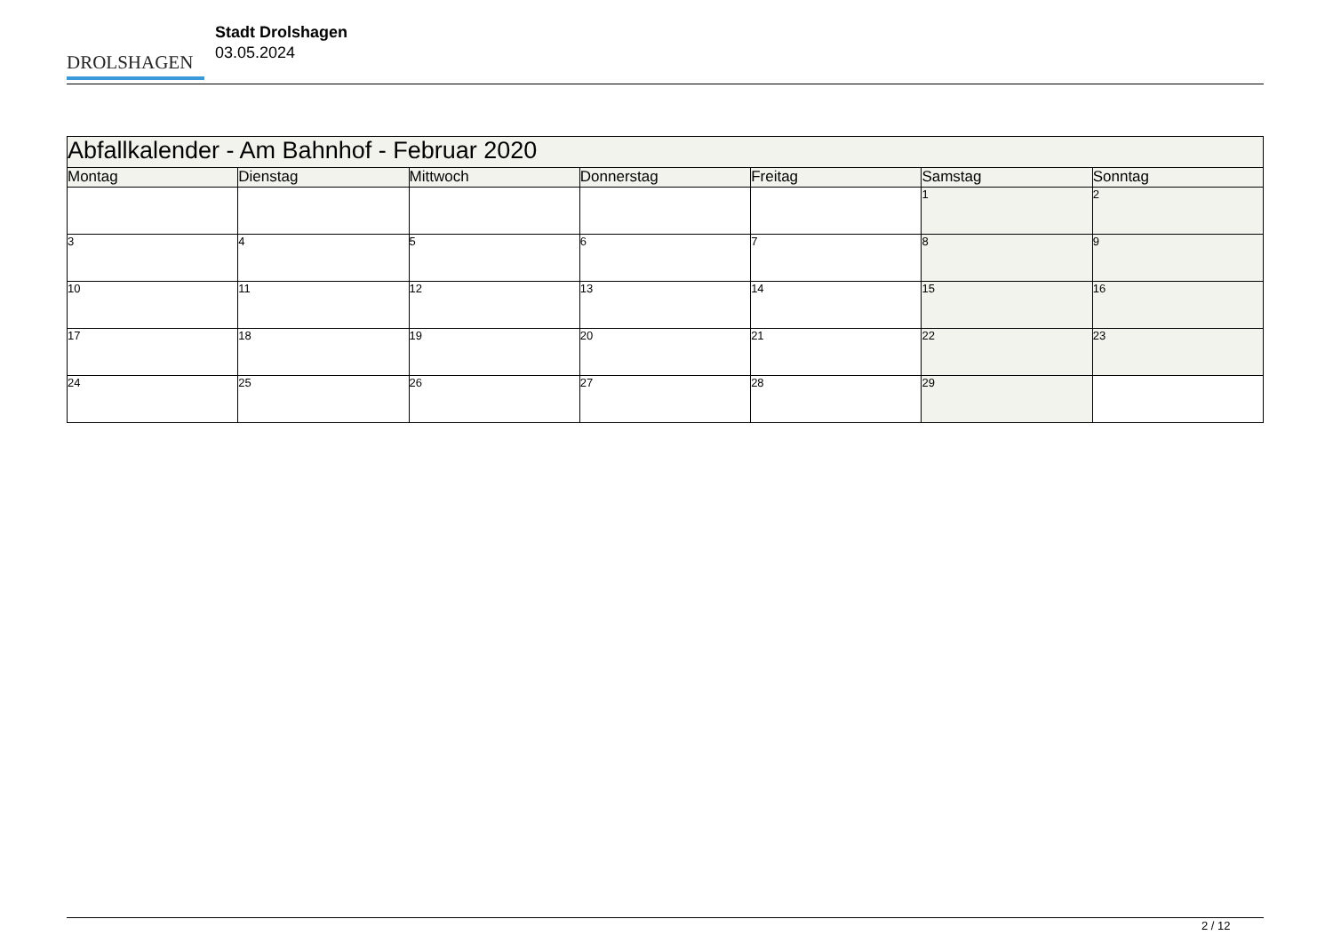DROLSHAGEN
Stadt Drolshagen
03.05.2024
| Abfallkalender - Am Bahnhof - Februar 2020 | | | | | | |
| --- | --- | --- | --- | --- | --- | --- |
| Montag | Dienstag | Mittwoch | Donnerstag | Freitag | Samstag | Sonntag |
| | | | | | 1 | 2 |
| 3 | 4 | 5 | 6 | 7 | 8 | 9 |
| 10 | 11 | 12 | 13 | 14 | 15 | 16 |
| 17 | 18 | 19 | 20 | 21 | 22 | 23 |
| 24 | 25 | 26 | 27 | 28 | 29 | |
2 / 12